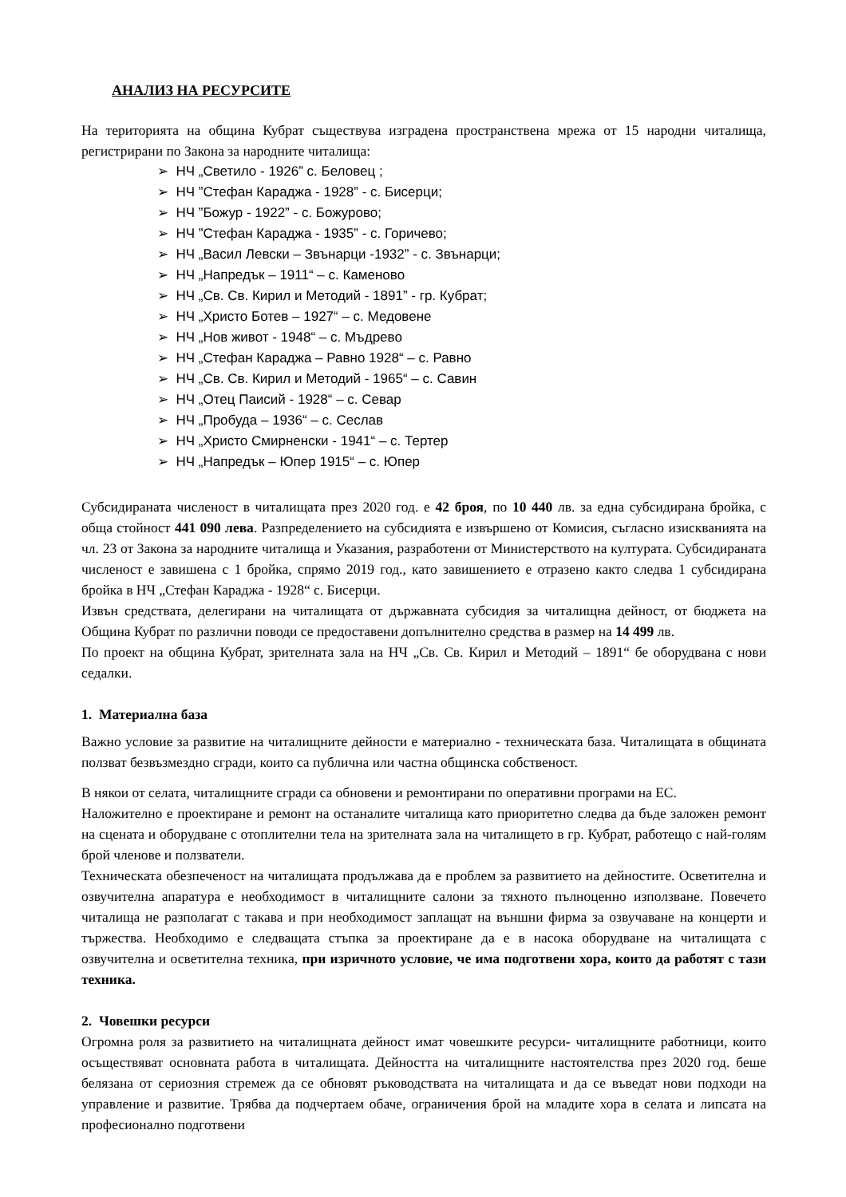АНАЛИЗ НА РЕСУРСИТЕ
На територията на община Кубрат съществува изградена пространствена мрежа от 15 народни читалища, регистрирани по Закона за народните читалища:
➢ НЧ „Светило - 1926” с. Беловец ;
➢ НЧ ”Стефан Караджа - 1928” - с. Бисерци;
➢ НЧ ”Божур - 1922” - с. Божурово;
➢ НЧ ”Стефан Караджа - 1935” - с. Горичево;
➢ НЧ „Васил Левски – Звънарци -1932” - с. Звънарци;
➢ НЧ „Напредък – 1911“ – с. Каменово
➢ НЧ „Св. Св. Кирил и Методий - 1891” - гр. Кубрат;
➢ НЧ „Христо Ботев – 1927“ – с. Медовене
➢ НЧ „Нов живот - 1948“ – с. Мъдрево
➢ НЧ „Стефан Караджа – Равно 1928“ – с. Равно
➢ НЧ „Св. Св. Кирил и Методий - 1965“ – с. Савин
➢ НЧ „Отец Паисий - 1928“ – с. Севар
➢ НЧ „Пробуда – 1936“ – с. Сеслав
➢ НЧ „Христо Смирненски - 1941“ – с. Тертер
➢ НЧ „Напредък – Юпер 1915“ – с. Юпер
Субсидираната численост в читалищата през 2020 год. е 42 броя, по 10 440 лв. за една субсидирана бройка, с обща стойност 441 090 лева. Разпределението на субсидията е извършено от Комисия, съгласно изискванията на чл. 23 от Закона за народните читалища и Указания, разработени от Министерството на културата. Субсидираната численост е завишена с 1 бройка, спрямо 2019 год., като завишението е отразено както следва 1 субсидирана бройка в НЧ „Стефан Караджа - 1928“ с. Бисерци.
Извън средствата, делегирани на читалищата от държавната субсидия за читалищна дейност, от бюджета на Община Кубрат по различни поводи се предоставени допълнително средства в размер на 14 499 лв.
По проект на община Кубрат, зрителната зала на НЧ „Св. Св. Кирил и Методий – 1891“ бе оборудвана с нови седалки.
1. Материална база
Важно условие за развитие на читалищните дейности е материално - техническата база. Читалищата в общината ползват безвъзмездно сгради, които са публична или частна общинска собственост.
В някои от селата, читалищните сгради са обновени и ремонтирани по оперативни програми на ЕС.
Наложително е проектиране и ремонт на останалите читалища като приоритетно следва да бъде заложен ремонт на сцената и оборудване с отоплителни тела на зрителната зала на читалището в гр. Кубрат, работещо с най-голям брой членове и ползватели.
Техническата обезпеченост на читалищата продължава да е проблем за развитието на дейностите. Осветителна и озвучителна апаратура е необходимост в читалищните салони за тяхното пълноценно използване. Повечето читалища не разполагат с такава и при необходимост заплащат на външни фирма за озвучаване на концерти и тържества. Необходимо е следващата стъпка за проектиране да е в насока оборудване на читалищата с озвучителна и осветителна техника, при изричното условие, че има подготвени хора, които да работят с тази техника.
2. Човешки ресурси
Огромна роля за развитието на читалищната дейност имат човешките ресурси- читалищните работници, които осъществяват основната работа в читалищата. Дейността на читалищните настоятелства през 2020 год. беше белязана от сериозния стремеж да се обновят ръководствата на читалищата и да се въведат нови подходи на управление и развитие. Трябва да подчертаем обаче, ограничения брой на младите хора в селата и липсата на професионално подготвени